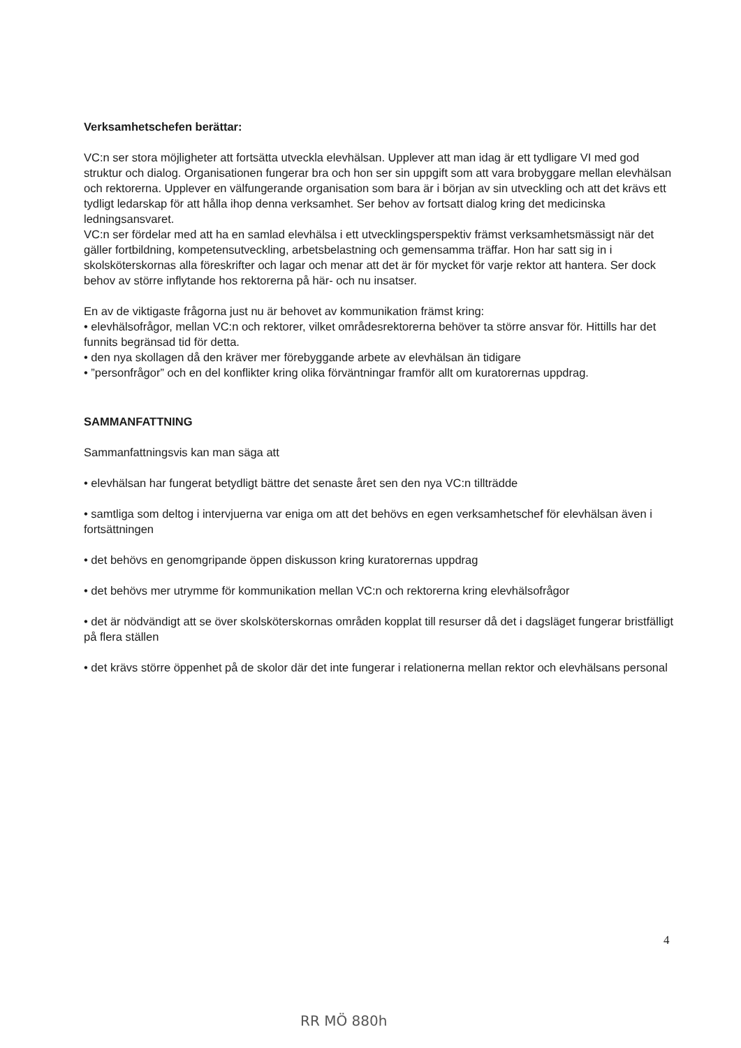Verksamhetschefen berättar:
VC:n ser stora möjligheter att fortsätta utveckla elevhälsan. Upplever att man idag är ett tydligare VI med god struktur och dialog. Organisationen fungerar bra och hon ser sin uppgift som att vara brobyggare mellan elevhälsan och rektorerna. Upplever en välfungerande organisation som bara är i början av sin utveckling och att det krävs ett tydligt ledarskap för att hålla ihop denna verksamhet. Ser behov av fortsatt dialog kring det medicinska ledningsansvaret.
VC:n ser fördelar med att ha en samlad elevhälsa i ett utvecklingsperspektiv främst verksamhetsmässigt när det gäller fortbildning, kompetensutveckling, arbetsbelastning och gemensamma träffar. Hon har satt sig in i skolsköterskornas alla föreskrifter och lagar och menar att det är för mycket för varje rektor att hantera. Ser dock behov av större inflytande hos rektorerna på här- och nu insatser.
En av de viktigaste frågorna just nu är behovet av kommunikation främst kring:
• elevhälsofrågor, mellan VC:n och rektorer, vilket områdesrektorerna behöver ta större ansvar för. Hittills har det funnits begränsad tid för detta.
• den nya skollagen då den kräver mer förebyggande arbete av elevhälsan än tidigare
• ”personfrågor” och en del konflikter kring olika förväntningar framför allt om kuratorernas uppdrag.
SAMMANFATTNING
Sammanfattningsvis kan man säga att
• elevhälsan har fungerat betydligt bättre det senaste året sen den nya VC:n tillträdde
• samtliga som deltog i intervjuerna var eniga om att det behövs en egen verksamhetschef för elevhälsan även i fortsättningen
• det behövs en genomgripande öppen diskusson kring kuratorernas uppdrag
• det behövs mer utrymme för kommunikation mellan VC:n och rektorerna kring elevhälsofrågor
• det är nödvändigt att se över skolsköterskornas områden kopplat till resurser då det i dagsläget fungerar bristfälligt på flera ställen
• det krävs större öppenhet på de skolor där det inte fungerar i relationerna mellan rektor och elevhälsans personal
4
RR MÖ 880h